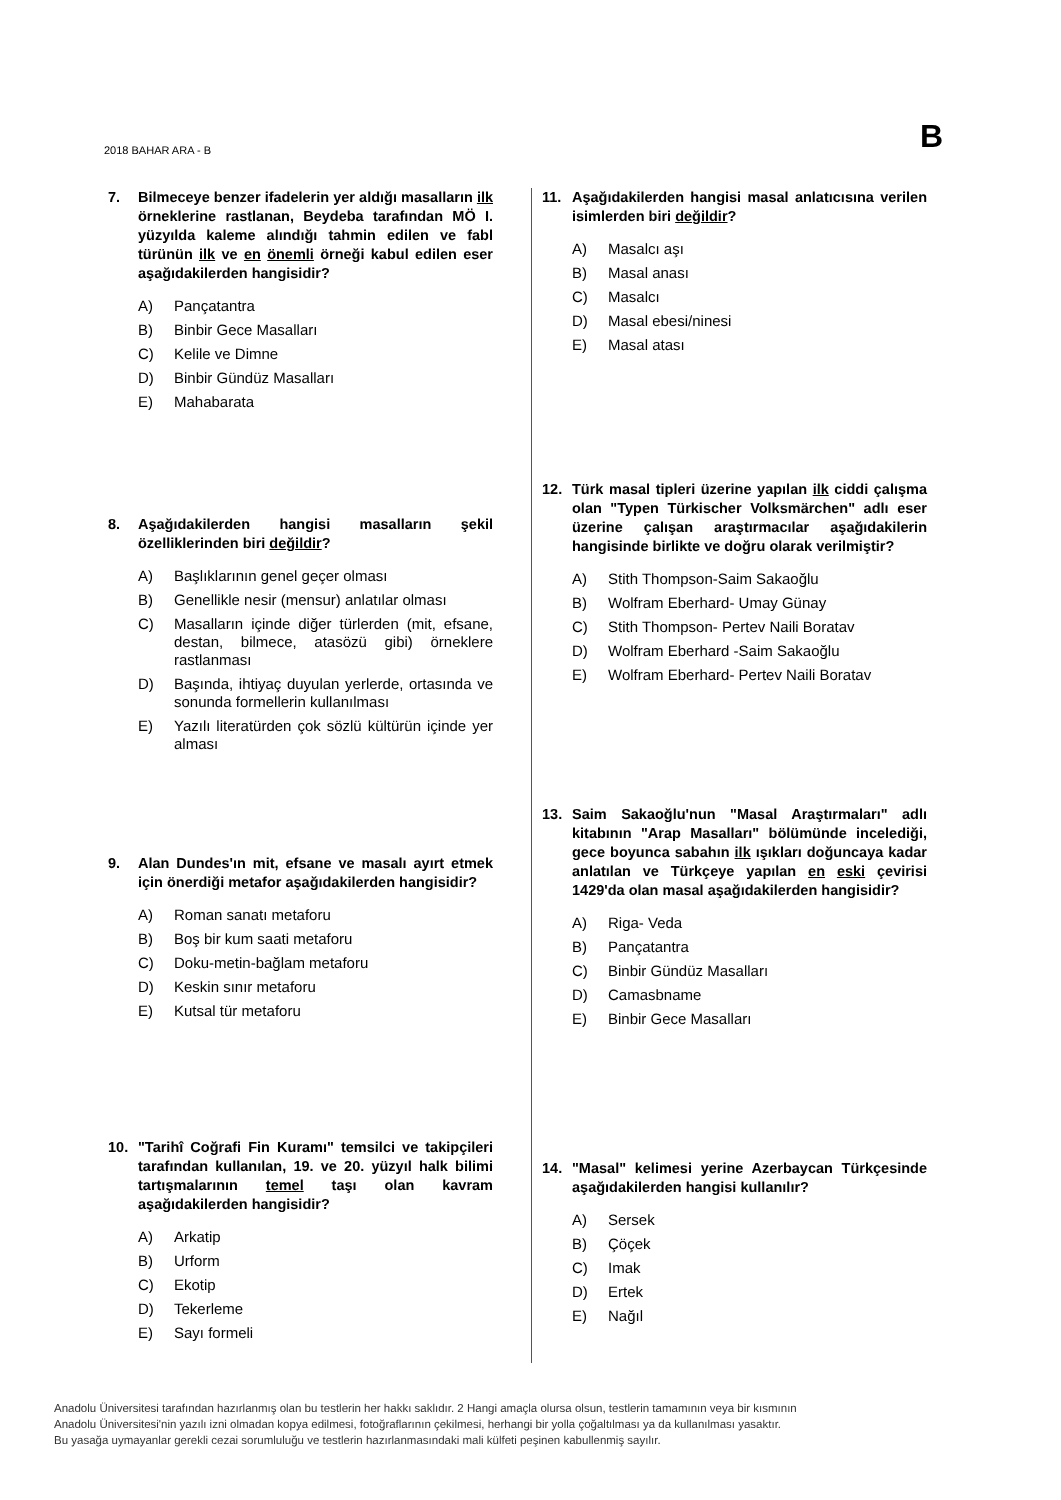2018 BAHAR ARA - B B
7. Bilmeceye benzer ifadelerin yer aldığı masalların ilk örneklerine rastlanan, Beydeba tarafından MÖ I. yüzyılda kaleme alındığı tahmin edilen ve fabl türünün ilk ve en önemli örneği kabul edilen eser aşağıdakilerden hangisidir?
A) Pançatantra
B) Binbir Gece Masalları
C) Kelile ve Dimne
D) Binbir Gündüz Masalları
E) Mahabarata
8. Aşağıdakilerden hangisi masalların şekil özelliklerinden biri değildir?
A) Başlıklarının genel geçer olması
B) Genellikle nesir (mensur) anlatılar olması
C) Masalların içinde diğer türlerden (mit, efsane, destan, bilmece, atasözü gibi) örneklere rastlanması
D) Başında, ihtiyaç duyulan yerlerde, ortasında ve sonunda formellerin kullanılması
E) Yazılı literatürden çok sözlü kültürün içinde yer alması
9. Alan Dundes'ın mit, efsane ve masalı ayırt etmek için önerdiği metafor aşağıdakilerden hangisidir?
A) Roman sanatı metaforu
B) Boş bir kum saati metaforu
C) Doku-metin-bağlam metaforu
D) Keskin sınır metaforu
E) Kutsal tür metaforu
10. "Tarihî Coğrafi Fin Kuramı" temsilci ve takipçileri tarafından kullanılan, 19. ve 20. yüzyıl halk bilimi tartışmalarının temel taşı olan kavram aşağıdakilerden hangisidir?
A) Arkatip
B) Urform
C) Ekotip
D) Tekerleme
E) Sayı formeli
11. Aşağıdakilerden hangisi masal anlatıcısına verilen isimlerden biri değildir?
A) Masalcı aşı
B) Masal anası
C) Masalcı
D) Masal ebesi/ninesi
E) Masal atası
12. Türk masal tipleri üzerine yapılan ilk ciddi çalışma olan "Typen Türkischer Volksmärchen" adlı eser üzerine çalışan araştırmacılar aşağıdakilerin hangisinde birlikte ve doğru olarak verilmiştir?
A) Stith Thompson-Saim Sakaoğlu
B) Wolfram Eberhard- Umay Günay
C) Stith Thompson- Pertev Naili Boratav
D) Wolfram Eberhard -Saim Sakaoğlu
E) Wolfram Eberhard- Pertev Naili Boratav
13. Saim Sakaoğlu'nun "Masal Araştırmaları" adlı kitabının "Arap Masalları" bölümünde incelediği, gece boyunca sabahın ilk ışıkları doğuncaya kadar anlatılan ve Türkçeye yapılan en eski çevirisi 1429'da olan masal aşağıdakilerden hangisidir?
A) Riga- Veda
B) Pançatantra
C) Binbir Gündüz Masalları
D) Camasbname
E) Binbir Gece Masalları
14. "Masal" kelimesi yerine Azerbaycan Türkçesinde aşağıdakilerden hangisi kullanılır?
A) Sersek
B) Çöçek
C) Imak
D) Ertek
E) Nağıl
Anadolu Üniversitesi tarafından hazırlanmış olan bu testlerin her hakkı saklıdır. 2 Hangi amaçla olursa olsun, testlerin tamamının veya bir kısmının
Anadolu Üniversitesi'nin yazılı izni olmadan kopya edilmesi, fotoğraflarının çekilmesi, herhangi bir yolla çoğaltılması ya da kullanılması yasaktır.
Bu yasağa uymayanlar gerekli cezai sorumluluğu ve testlerin hazırlanmasındaki mali külfeti peşinen kabullenmiş sayılır.